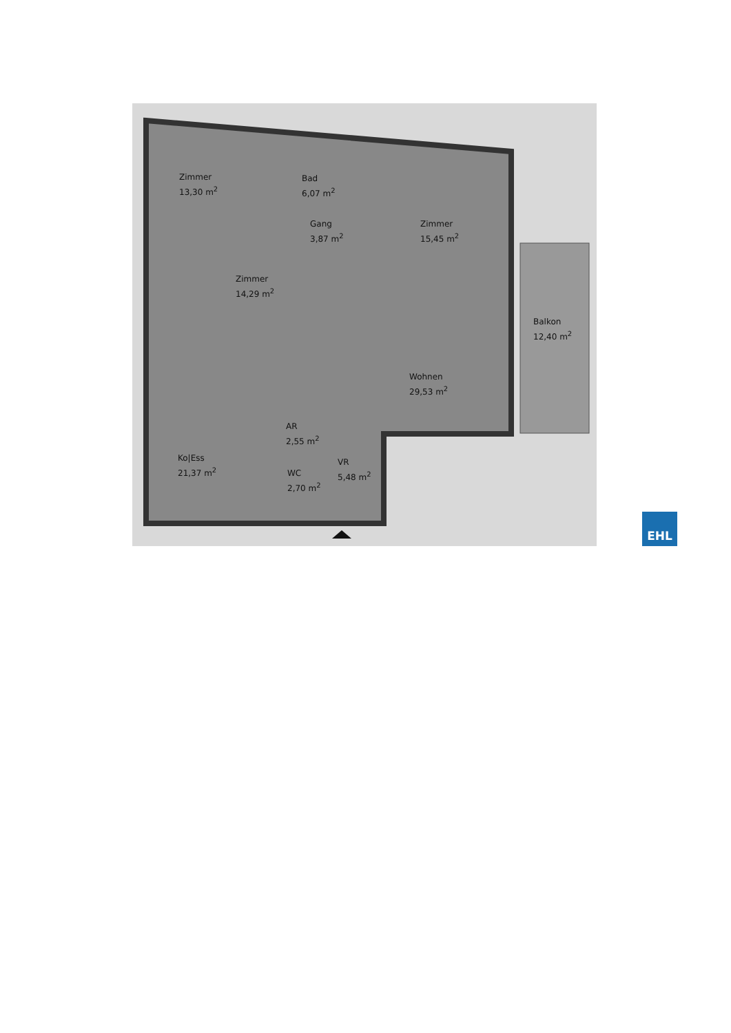Zimmer
13,30 m<sup>2</sup>
Bad
6,07 m<sup>2</sup>
Gang
3,87 m<sup>2</sup>
Zimmer
15,45 m<sup>2</sup>
Zimmer
14,29 m<sup>2</sup>
Balkon
12,40 m<sup>2</sup>
Wohnen
29,53 m<sup>2</sup>
AR
2,55 m<sup>2</sup>
Ko|Ess
21,37 m<sup>2</sup>
VR
5,48 m<sup>2</sup>
WC
2,70 m<sup>2</sup>
EHL